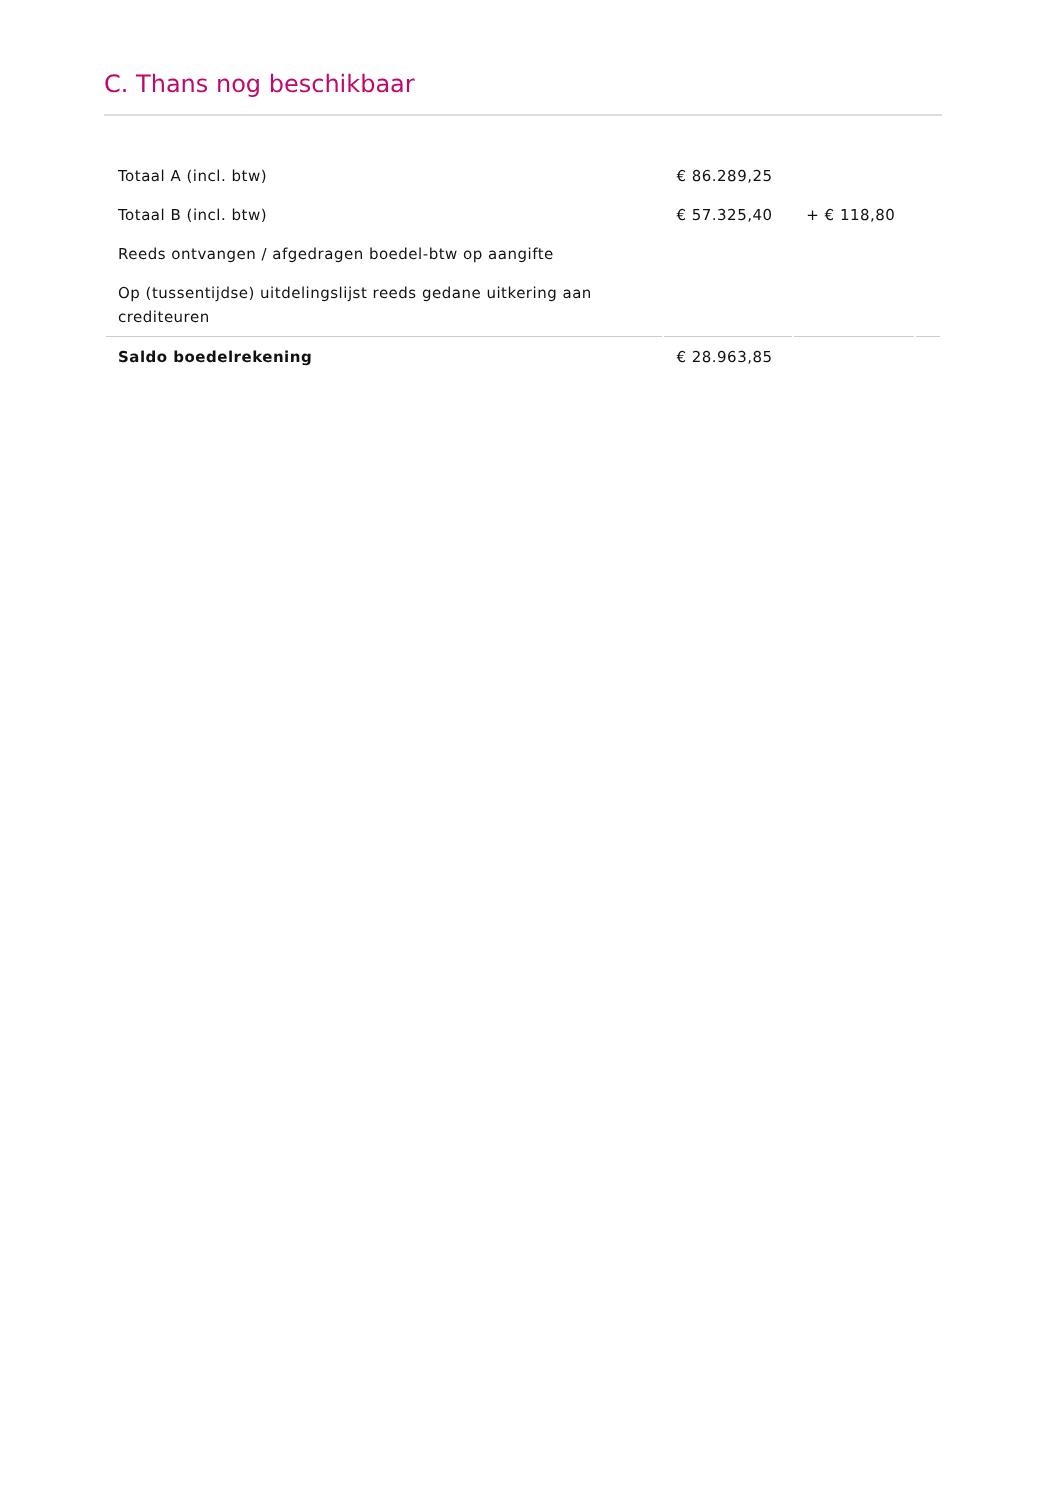C. Thans nog beschikbaar
| Totaal A (incl. btw) | € 86.289,25 | | |
| Totaal B (incl. btw) | € 57.325,40 | + € 118,80 | |
| Reeds ontvangen / afgedragen boedel-btw op aangifte | | | |
| Op (tussentijdse) uitdelingslijst reeds gedane uitkering aan crediteuren | | | |
| Saldo boedelrekening | € 28.963,85 | | |